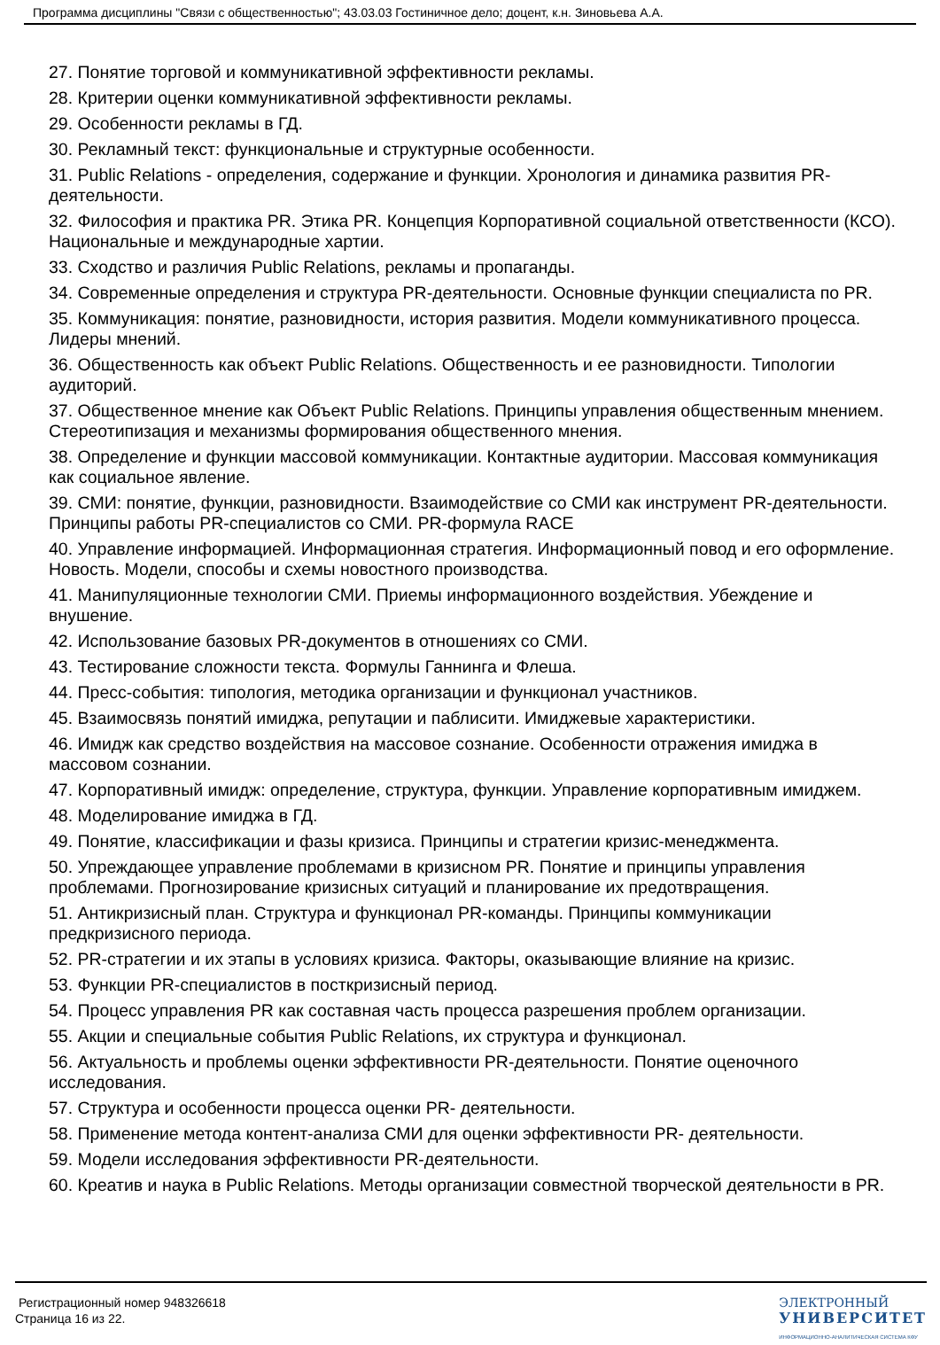Программа дисциплины "Связи с общественностью"; 43.03.03 Гостиничное дело; доцент, к.н. Зиновьева А.А.
27. Понятие торговой и коммуникативной эффективности рекламы.
28. Критерии оценки коммуникативной эффективности рекламы.
29. Особенности рекламы в ГД.
30. Рекламный текст: функциональные и структурные особенности.
31. Public Relations - определения, содержание и функции. Хронология и динамика развития PR-деятельности.
32. Философия и практика PR. Этика PR. Концепция Корпоративной социальной ответственности (КСО). Национальные и международные хартии.
33. Сходство и различия Public Relations, рекламы и пропаганды.
34. Современные определения и структура PR-деятельности. Основные функции специалиста по PR.
35. Коммуникация: понятие, разновидности, история развития. Модели коммуникативного процесса. Лидеры мнений.
36. Общественность как объект Public Relations. Общественность и ее разновидности. Типологии аудиторий.
37. Общественное мнение как Объект Public Relations. Принципы управления общественным мнением. Стереотипизация и механизмы формирования общественного мнения.
38. Определение и функции массовой коммуникации. Контактные аудитории. Массовая коммуникация как социальное явление.
39. СМИ: понятие, функции, разновидности. Взаимодействие со СМИ как инструмент PR-деятельности. Принципы работы PR-специалистов со СМИ. PR-формула RACE
40. Управление информацией. Информационная стратегия. Информационный повод и его оформление. Новость. Модели, способы и схемы новостного производства.
41. Манипуляционные технологии СМИ. Приемы информационного воздействия. Убеждение и внушение.
42. Использование базовых PR-документов в отношениях со СМИ.
43. Тестирование сложности текста. Формулы Ганнинга и Флеша.
44. Пресс-события: типология, методика организации и функционал участников.
45. Взаимосвязь понятий имиджа, репутации и паблисити. Имиджевые характеристики.
46. Имидж как средство воздействия на массовое сознание. Особенности отражения имиджа в массовом сознании.
47. Корпоративный имидж: определение, структура, функции. Управление корпоративным имиджем.
48. Моделирование имиджа в ГД.
49. Понятие, классификации и фазы кризиса. Принципы и стратегии кризис-менеджмента.
50. Упреждающее управление проблемами в кризисном PR. Понятие и принципы управления проблемами. Прогнозирование кризисных ситуаций и планирование их предотвращения.
51. Антикризисный план. Структура и функционал PR-команды. Принципы коммуникации предкризисного периода.
52. PR-стратегии и их этапы в условиях кризиса. Факторы, оказывающие влияние на кризис.
53. Функции PR-специалистов в посткризисный период.
54. Процесс управления PR как составная часть процесса разрешения проблем организации.
55. Акции и специальные события Public Relations, их структура и функционал.
56. Актуальность и проблемы оценки эффективности PR-деятельности. Понятие оценочного исследования.
57. Структура и особенности процесса оценки PR- деятельности.
58. Применение метода контент-анализа СМИ для оценки эффективности PR- деятельности.
59. Модели исследования эффективности PR-деятельности.
60. Креатив и наука в Public Relations. Методы организации совместной творческой деятельности в PR.
Регистрационный номер 948326618
Страница 16 из 22.
ЭЛЕКТРОННЫЙ
УНИВЕРСИТЕТ
ИНФОРМАЦИОННО-АНАЛИТИЧЕСКАЯ СИСТЕМА КФУ